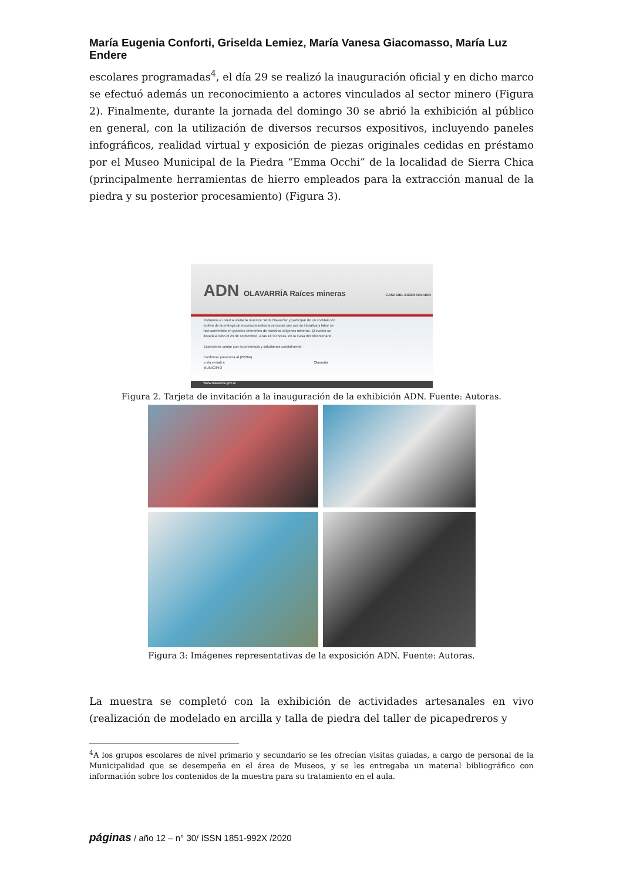María Eugenia Conforti, Griselda Lemiez, María Vanesa Giacomasso, María Luz Endere
escolares programadas<sup>4</sup>, el día 29 se realizó la inauguración oficial y en dicho marco se efectuó además un reconocimiento a actores vinculados al sector minero (Figura 2). Finalmente, durante la jornada del domingo 30 se abrió la exhibición al público en general, con la utilización de diversos recursos expositivos, incluyendo paneles infográficos, realidad virtual y exposición de piezas originales cedidas en préstamo por el Museo Municipal de la Piedra “Emma Occhi” de la localidad de Sierra Chica (principalmente herramientas de hierro empleados para la extracción manual de la piedra y su posterior procesamiento) (Figura 3).
ADN OLAVARRÍA Raíces mineras CASA DEL BICENTENARIO
Invitamos a usted a visitar la muestra “ADN Olavarría” y participar de un cocktail con motivo de la entrega de reconocimientos a personas que por su iniciativa y labor se han convertido en grandes referentes de nuestros orígenes mineros. El evento se llevará a cabo el 29 de septiembre, a las 18:30 horas, en la Casa del Bicentenario.
Esperamos contar con su presencia y saludamos cordialmente.
Confirmar presencia al (02284)
o vía e-mail a Olavarría MUNICIPIO
www.olavarria.gov.ar
Figura 2. Tarjeta de invitación a la inauguración de la exhibición ADN. Fuente: Autoras.
Figura 3: Imágenes representativas de la exposición ADN. Fuente: Autoras.
La muestra se completó con la exhibición de actividades artesanales en vivo (realización de modelado en arcilla y talla de piedra del taller de picapedreros y
<sup>4</sup> A los grupos escolares de nivel primario y secundario se les ofrecían visitas guiadas, a cargo de personal de la Municipalidad que se desempeña en el área de Museos, y se les entregaba un material bibliográfico con información sobre los contenidos de la muestra para su tratamiento en el aula.
páginas / año 12 – n° 30/ ISSN 1851-992X /2020